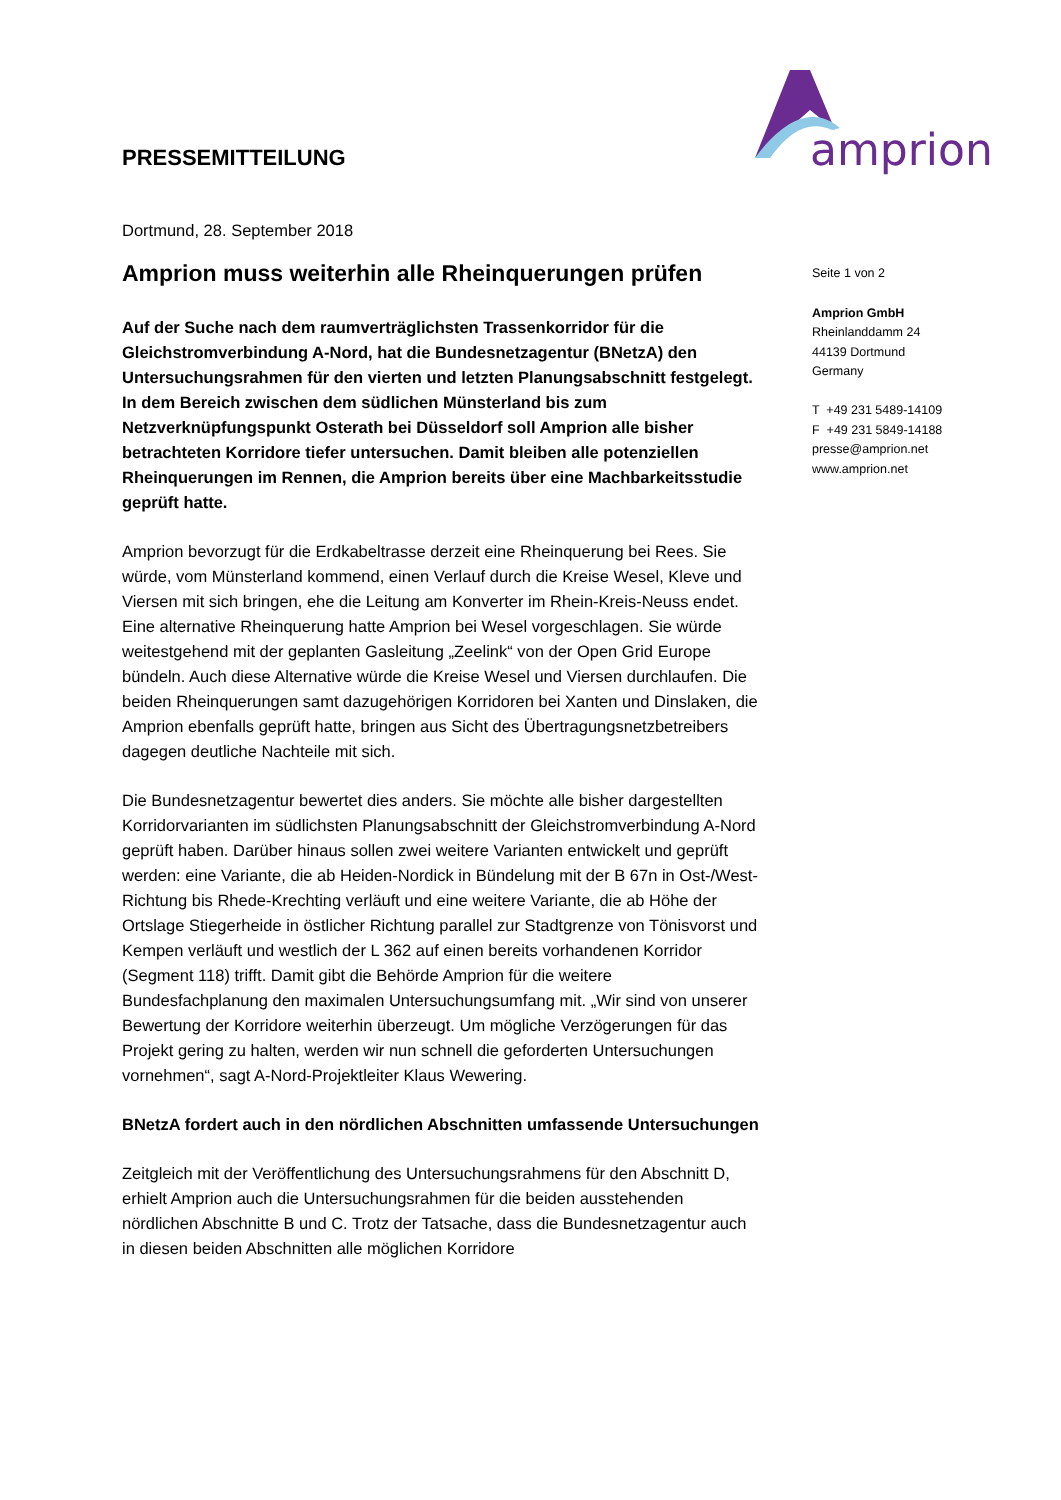amprion
PRESSEMITTEILUNG
Dortmund, 28. September 2018
Amprion muss weiterhin alle Rheinquerungen prüfen
Auf der Suche nach dem raumverträglichsten Trassenkorridor für die Gleichstromverbindung A-Nord, hat die Bundesnetzagentur (BNetzA) den Untersuchungsrahmen für den vierten und letzten Planungsabschnitt festgelegt. In dem Bereich zwischen dem südlichen Münsterland bis zum Netzverknüpfungspunkt Osterath bei Düsseldorf soll Amprion alle bisher betrachteten Korridore tiefer untersuchen. Damit bleiben alle potenziellen Rheinquerungen im Rennen, die Amprion bereits über eine Machbarkeitsstudie geprüft hatte.
Amprion bevorzugt für die Erdkabeltrasse derzeit eine Rheinquerung bei Rees. Sie würde, vom Münsterland kommend, einen Verlauf durch die Kreise Wesel, Kleve und Viersen mit sich bringen, ehe die Leitung am Konverter im Rhein-Kreis-Neuss endet. Eine alternative Rheinquerung hatte Amprion bei Wesel vorgeschlagen. Sie würde weitestgehend mit der geplanten Gasleitung „Zeelink“ von der Open Grid Europe bündeln. Auch diese Alternative würde die Kreise Wesel und Viersen durchlaufen. Die beiden Rheinquerungen samt dazugehörigen Korridoren bei Xanten und Dinslaken, die Amprion ebenfalls geprüft hatte, bringen aus Sicht des Übertragungsnetzbetreibers dagegen deutliche Nachteile mit sich.
Die Bundesnetzagentur bewertet dies anders. Sie möchte alle bisher dargestellten Korridorvarianten im südlichsten Planungsabschnitt der Gleichstromverbindung A-Nord geprüft haben. Darüber hinaus sollen zwei weitere Varianten entwickelt und geprüft werden: eine Variante, die ab Heiden-Nordick in Bündelung mit der B 67n in Ost-/West-Richtung bis Rhede-Krechting verläuft und eine weitere Variante, die ab Höhe der Ortslage Stiegerheide in östlicher Richtung parallel zur Stadtgrenze von Tönisvorst und Kempen verläuft und westlich der L 362 auf einen bereits vorhandenen Korridor (Segment 118) trifft. Damit gibt die Behörde Amprion für die weitere Bundesfachplanung den maximalen Untersuchungsumfang mit. „Wir sind von unserer Bewertung der Korridore weiterhin überzeugt. Um mögliche Verzögerungen für das Projekt gering zu halten, werden wir nun schnell die geforderten Untersuchungen vornehmen“, sagt A-Nord-Projektleiter Klaus Wewering.
BNetzA fordert auch in den nördlichen Abschnitten umfassende Untersuchungen
Zeitgleich mit der Veröffentlichung des Untersuchungsrahmens für den Abschnitt D, erhielt Amprion auch die Untersuchungsrahmen für die beiden ausstehenden nördlichen Abschnitte B und C. Trotz der Tatsache, dass die Bundesnetzagentur auch in diesen beiden Abschnitten alle möglichen Korridore
Seite 1 von 2
Amprion GmbH
Rheinlanddamm 24
44139 Dortmund
Germany
T +49 231 5489-14109
F +49 231 5849-14188
presse@amprion.net
www.amprion.net